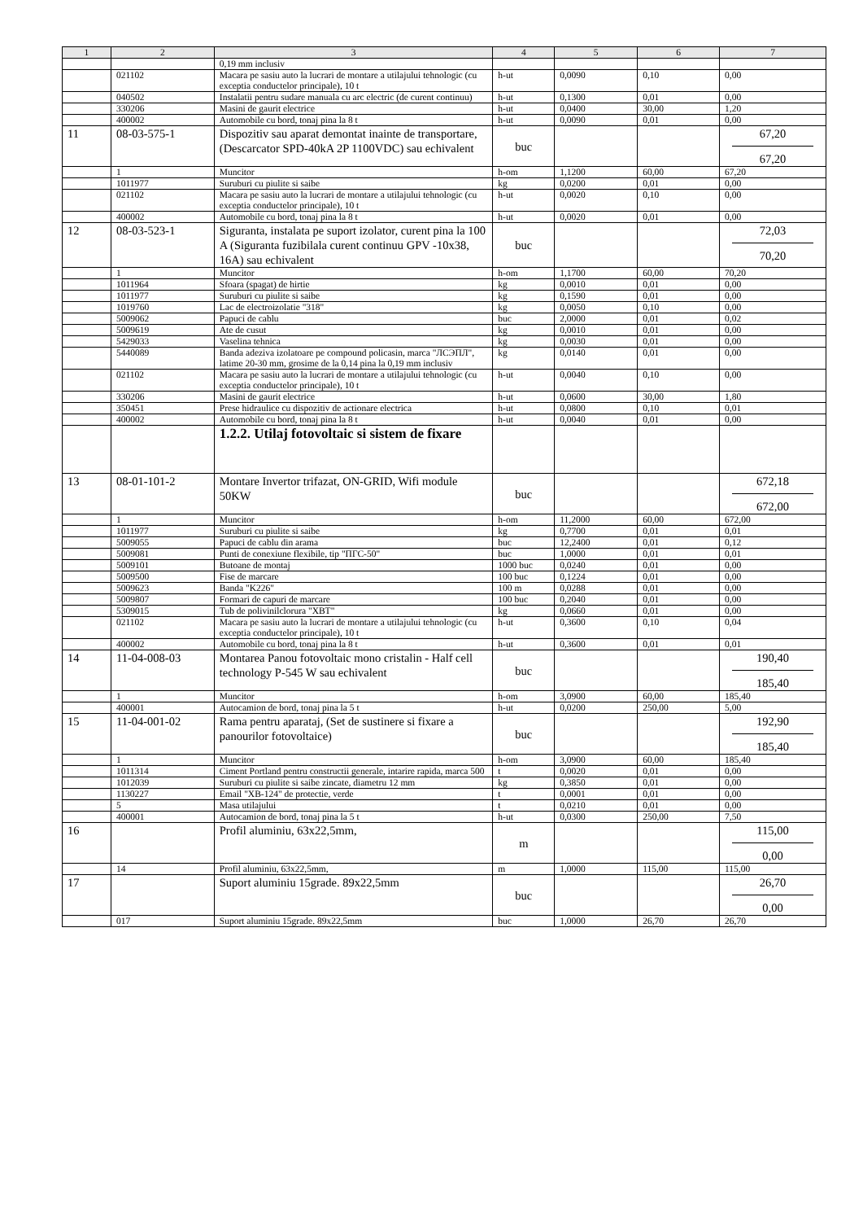| 1 | 2 | 3 | 4 | 5 | 6 | 7 |
| --- | --- | --- | --- | --- | --- | --- |
| | | 0,19 mm inclusiv | | | | |
| | 021102 | Macara pe sasiu auto la lucrari de montare a utilajului tehnologic (cu exceptia conductelor principale), 10 t | h-ut | 0,0090 | 0,10 | 0,00 |
| | 040502 | Instalatii pentru sudare manuala cu arc electric (de curent continuu) | h-ut | 0,1300 | 0,01 | 0,00 |
| | 330206 | Masini de gaurit electrice | h-ut | 0,0400 | 30,00 | 1,20 |
| | 400002 | Automobile cu bord, tonaj pina la 8 t | h-ut | 0,0090 | 0,01 | 0,00 |
| 11 | 08-03-575-1 | Dispozitiv sau aparat demontat inainte de transportare, (Descarcator SPD-40kA 2P 1100VDC) sau echivalent | buc | | | 67,20 67,20 |
| | 1 | Muncitor | h-om | 1,1200 | 60,00 | 67,20 |
| | 1011977 | Suruburi cu piulite si saibe | kg | 0,0200 | 0,01 | 0,00 |
| | 021102 | Macara pe sasiu auto la lucrari de montare a utilajului tehnologic (cu exceptia conductelor principale), 10 t | h-ut | 0,0020 | 0,10 | 0,00 |
| | 400002 | Automobile cu bord, tonaj pina la 8 t | h-ut | 0,0020 | 0,01 | 0,00 |
| 12 | 08-03-523-1 | Siguranta, instalata pe suport izolator, curent pina la 100 A (Siguranta fuzibilala curent continuu GPV -10x38, 16A) sau echivalent | buc | | | 72,03 70,20 |
| | 1 | Muncitor | h-om | 1,1700 | 60,00 | 70,20 |
| | 1011964 | Sfoara (spagat) de hirtie | kg | 0,0010 | 0,01 | 0,00 |
| | 1011977 | Suruburi cu piulite si saibe | kg | 0,1590 | 0,01 | 0,00 |
| | 1019760 | Lac de electroizolatie "318" | kg | 0,0050 | 0,10 | 0,00 |
| | 5009062 | Papuci de cablu | buc | 2,0000 | 0,01 | 0,02 |
| | 5009619 | Ate de cusut | kg | 0,0010 | 0,01 | 0,00 |
| | 5429033 | Vaselina tehnica | kg | 0,0030 | 0,01 | 0,00 |
| | 5440089 | Banda adeziva izolatoare pe compound policasin, marca "ЛСЭПЛ", latime 20-30 mm, grosime de la 0,14 pina la 0,19 mm inclusiv | kg | 0,0140 | 0,01 | 0,00 |
| | 021102 | Macara pe sasiu auto la lucrari de montare a utilajului tehnologic (cu exceptia conductelor principale), 10 t | h-ut | 0,0040 | 0,10 | 0,00 |
| | 330206 | Masini de gaurit electrice | h-ut | 0,0600 | 30,00 | 1,80 |
| | 350451 | Prese hidraulice cu dispozitiv de actionare electrica | h-ut | 0,0800 | 0,10 | 0,01 |
| | 400002 | Automobile cu bord, tonaj pina la 8 t | h-ut | 0,0040 | 0,01 | 0,00 |
| | | 1.2.2. Utilaj fotovoltaic si sistem de fixare | | | | |
| 13 | 08-01-101-2 | Montare Invertor trifazat, ON-GRID, Wifi module 50KW | buc | | | 672,18 672,00 |
| | 1 | Muncitor | h-om | 11,2000 | 60,00 | 672,00 |
| | 1011977 | Suruburi cu piulite si saibe | kg | 0,7700 | 0,01 | 0,01 |
| | 5009055 | Papuci de cablu din arama | buc | 12,2400 | 0,01 | 0,12 |
| | 5009081 | Punti de conexiune flexibile, tip "ПГС-50" | buc | 1,0000 | 0,01 | 0,01 |
| | 5009101 | Butoane de montaj | 1000 buc | 0,0240 | 0,01 | 0,00 |
| | 5009500 | Fise de marcare | 100 buc | 0,1224 | 0,01 | 0,00 |
| | 5009623 | Banda "K226" | 100 m | 0,0288 | 0,01 | 0,00 |
| | 5009807 | Formari de capuri de marcare | 100 buc | 0,2040 | 0,01 | 0,00 |
| | 5309015 | Tub de polivinilclorura "XBT" | kg | 0,0660 | 0,01 | 0,00 |
| | 021102 | Macara pe sasiu auto la lucrari de montare a utilajului tehnologic (cu exceptia conductelor principale), 10 t | h-ut | 0,3600 | 0,10 | 0,04 |
| | 400002 | Automobile cu bord, tonaj pina la 8 t | h-ut | 0,3600 | 0,01 | 0,01 |
| 14 | 11-04-008-03 | Montarea Panou fotovoltaic mono cristalin - Half cell technology P-545 W sau echivalent | buc | | | 190,40 185,40 |
| | 1 | Muncitor | h-om | 3,0900 | 60,00 | 185,40 |
| | 400001 | Autocamion de bord, tonaj pina la 5 t | h-ut | 0,0200 | 250,00 | 5,00 |
| 15 | 11-04-001-02 | Rama pentru aparataj, (Set de sustinere si fixare a panourilor fotovoltaice) | buc | | | 192,90 185,40 |
| | 1 | Muncitor | h-om | 3,0900 | 60,00 | 185,40 |
| | 1011314 | Ciment Portland pentru constructii generale, intarire rapida, marca 500 | t | 0,0020 | 0,01 | 0,00 |
| | 1012039 | Suruburi cu piulite si saibe zincate, diametru 12 mm | kg | 0,3850 | 0,01 | 0,00 |
| | 1130227 | Email "XB-124" de protectie, verde | t | 0,0001 | 0,01 | 0,00 |
| | 5 | Masa utilajului | t | 0,0210 | 0,01 | 0,00 |
| | 400001 | Autocamion de bord, tonaj pina la 5 t | h-ut | 0,0300 | 250,00 | 7,50 |
| 16 | | Profil aluminiu, 63x22,5mm, | m | | | 115,00 0,00 |
| | 14 | Profil aluminiu, 63x22,5mm, | m | 1,0000 | 115,00 | 115,00 |
| 17 | | Suport aluminiu 15grade. 89x22,5mm | buc | | | 26,70 0,00 |
| | 017 | Suport aluminiu 15grade. 89x22,5mm | buc | 1,0000 | 26,70 | 26,70 |